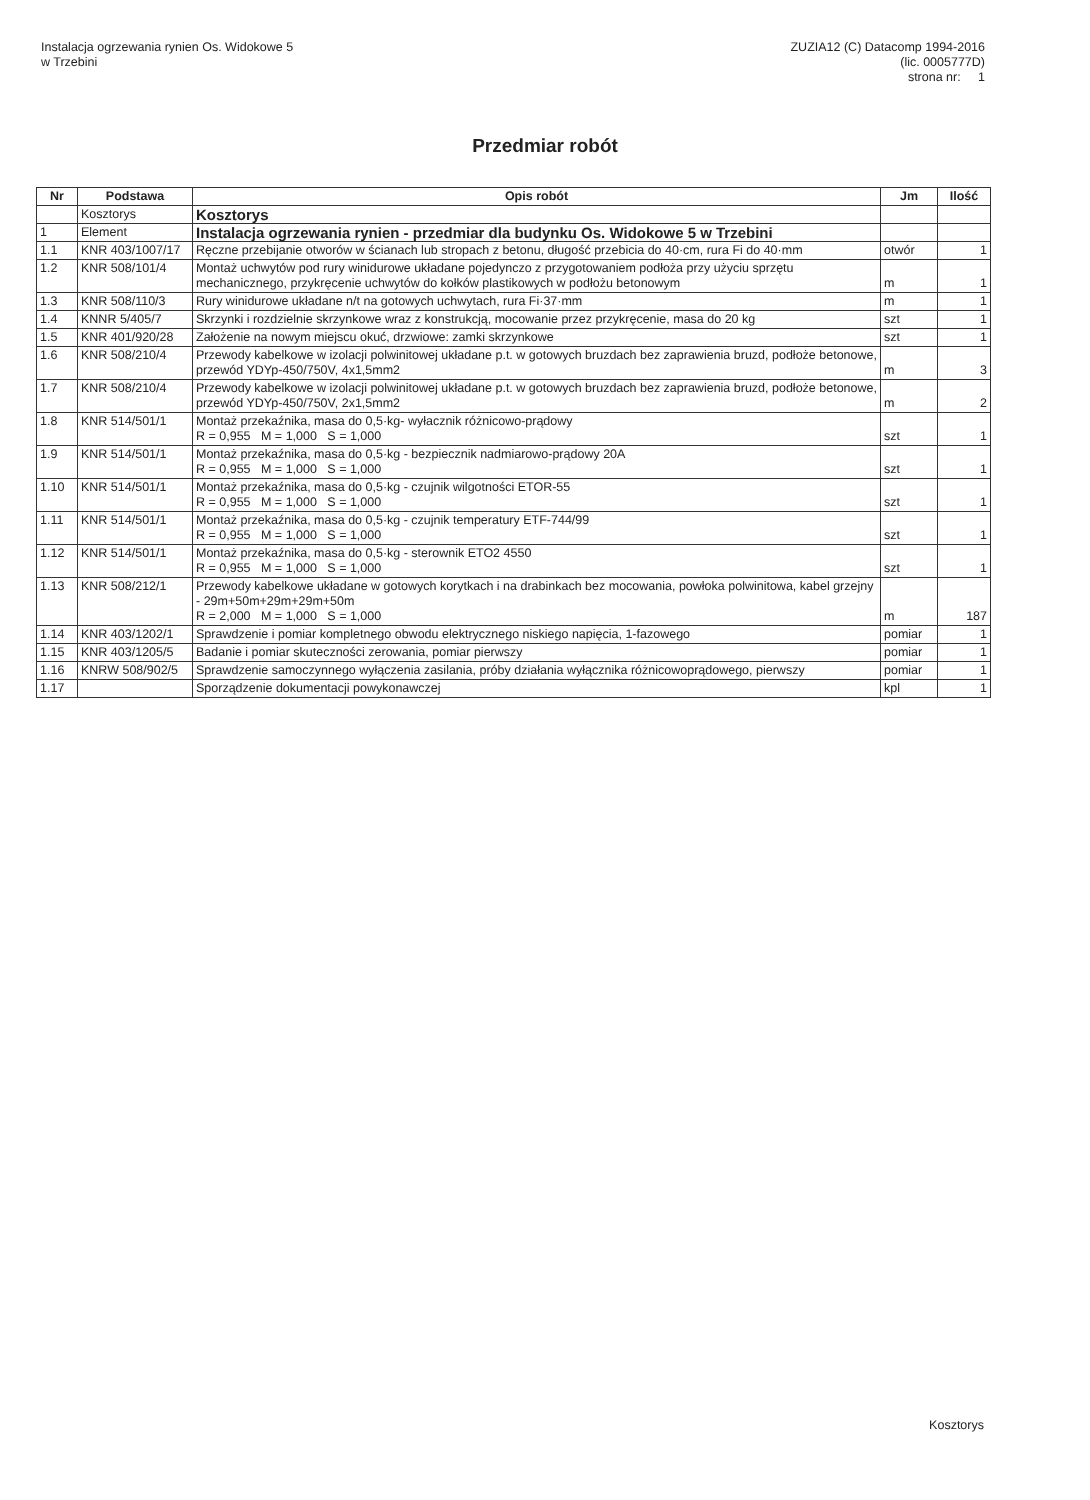Instalacja ogrzewania rynien Os. Widokowe 5
w Trzebini
ZUZIA12 (C) Datacomp 1994-2016
(lic. 0005777D)
strona nr: 1
Przedmiar robót
| Nr | Podstawa | Opis robót | Jm | Ilość |
| --- | --- | --- | --- | --- |
| | Kosztorys | Kosztorys | | |
| 1 | Element | Instalacja ogrzewania rynien - przedmiar dla budynku Os. Widokowe 5 w Trzebini | | |
| 1.1 | KNR 403/1007/17 | Ręczne przebijanie otworów w ścianach lub stropach z betonu, długość przebicia do 40·cm, rura Fi do 40·mm | otwór | 1 |
| 1.2 | KNR 508/101/4 | Montaż uchwytów pod rury winidurowe układane pojedynczo z przygotowaniem podłoża przy użyciu sprzętu mechanicznego, przykręcenie uchwytów do kołków plastikowych w podłożu betonowym | m | 1 |
| 1.3 | KNR 508/110/3 | Rury winidurowe układane n/t na gotowych uchwytach, rura Fi·37·mm | m | 1 |
| 1.4 | KNNR 5/405/7 | Skrzynki i rozdzielnie skrzynkowe wraz z konstrukcją, mocowanie przez przykręcenie, masa do 20 kg | szt | 1 |
| 1.5 | KNR 401/920/28 | Założenie na nowym miejscu okuć, drzwiowe: zamki skrzynkowe | szt | 1 |
| 1.6 | KNR 508/210/4 | Przewody kabelkowe w izolacji polwinitowej układane p.t. w gotowych bruzdach bez zaprawienia bruzd, podłoże betonowe, przewód YDYp-450/750V, 4x1,5mm2 | m | 3 |
| 1.7 | KNR 508/210/4 | Przewody kabelkowe w izolacji polwinitowej układane p.t. w gotowych bruzdach bez zaprawienia bruzd, podłoże betonowe, przewód YDYp-450/750V, 2x1,5mm2 | m | 2 |
| 1.8 | KNR 514/501/1 | Montaż przekaźnika, masa do 0,5·kg- wyłacznik różnicowo-prądowy R = 0,955 M = 1,000 S = 1,000 | szt | 1 |
| 1.9 | KNR 514/501/1 | Montaż przekaźnika, masa do 0,5·kg - bezpiecznik nadmiarowo-prądowy 20A R = 0,955 M = 1,000 S = 1,000 | szt | 1 |
| 1.10 | KNR 514/501/1 | Montaż przekaźnika, masa do 0,5·kg - czujnik wilgotności ETOR-55 R = 0,955 M = 1,000 S = 1,000 | szt | 1 |
| 1.11 | KNR 514/501/1 | Montaż przekaźnika, masa do 0,5·kg - czujnik temperatury ETF-744/99 R = 0,955 M = 1,000 S = 1,000 | szt | 1 |
| 1.12 | KNR 514/501/1 | Montaż przekaźnika, masa do 0,5·kg - sterownik ETO2 4550 R = 0,955 M = 1,000 S = 1,000 | szt | 1 |
| 1.13 | KNR 508/212/1 | Przewody kabelkowe układane w gotowych korytkach i na drabinkach bez mocowania, powłoka polwinitowa, kabel grzejny - 29m+50m+29m+29m+50m R = 2,000 M = 1,000 S = 1,000 | m | 187 |
| 1.14 | KNR 403/1202/1 | Sprawdzenie i pomiar kompletnego obwodu elektrycznego niskiego napięcia, 1-fazowego | pomiar | 1 |
| 1.15 | KNR 403/1205/5 | Badanie i pomiar skuteczności zerowania, pomiar pierwszy | pomiar | 1 |
| 1.16 | KNRW 508/902/5 | Sprawdzenie samoczynnego wyłączenia zasilania, próby działania wyłącznika różnicowoprądowego, pierwszy | pomiar | 1 |
| 1.17 | | Sporządzenie dokumentacji powykonawczej | kpl | 1 |
Kosztorys